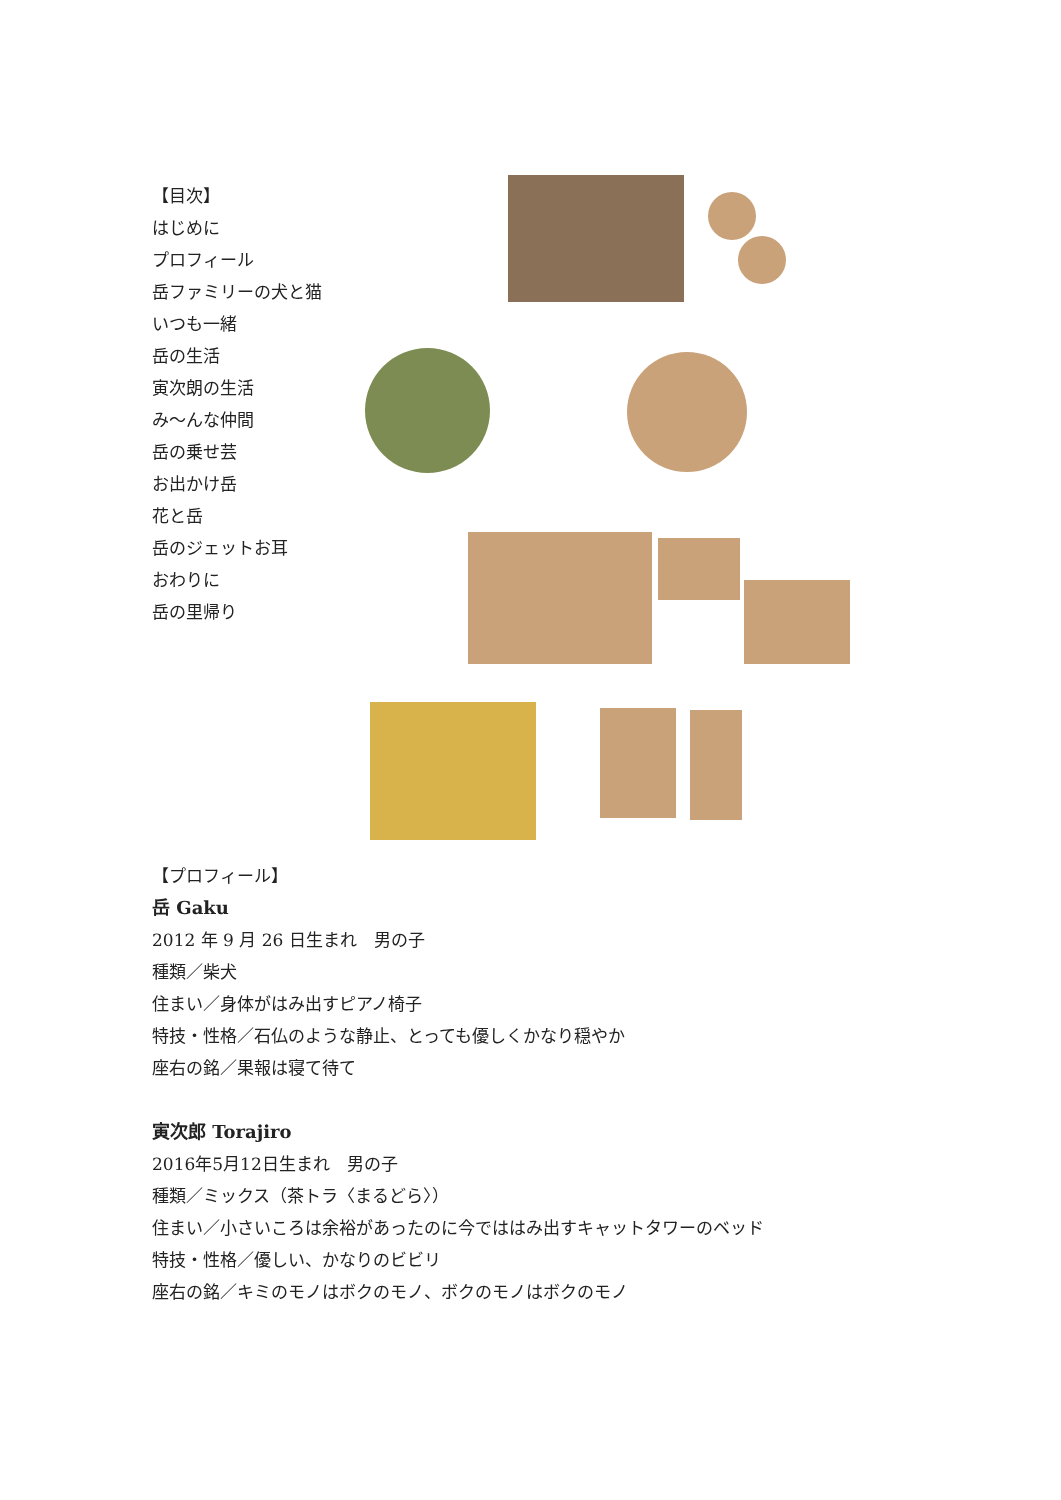【目次】
はじめに
プロフィール
岳ファミリーの犬と猫
いつも一緒
岳の生活
寅次朗の生活
み〜んな仲間
岳の乗せ芸
お出かけ岳
花と岳
岳のジェットお耳
おわりに
岳の里帰り
【プロフィール】
岳 Gaku
2012 年 9 月 26 日生まれ　男の子
種類／柴犬
住まい／身体がはみ出すピアノ椅子
特技・性格／石仏のような静止、とっても優しくかなり穏やか
座右の銘／果報は寝て待て
寅次郎 Torajiro
2016年5月12日生まれ　男の子
種類／ミックス（茶トラ〈まるどら〉）
住まい／小さいころは余裕があったのに今でははみ出すキャットタワーのベッド
特技・性格／優しい、かなりのビビリ
座右の銘／キミのモノはボクのモノ、ボクのモノはボクのモノ